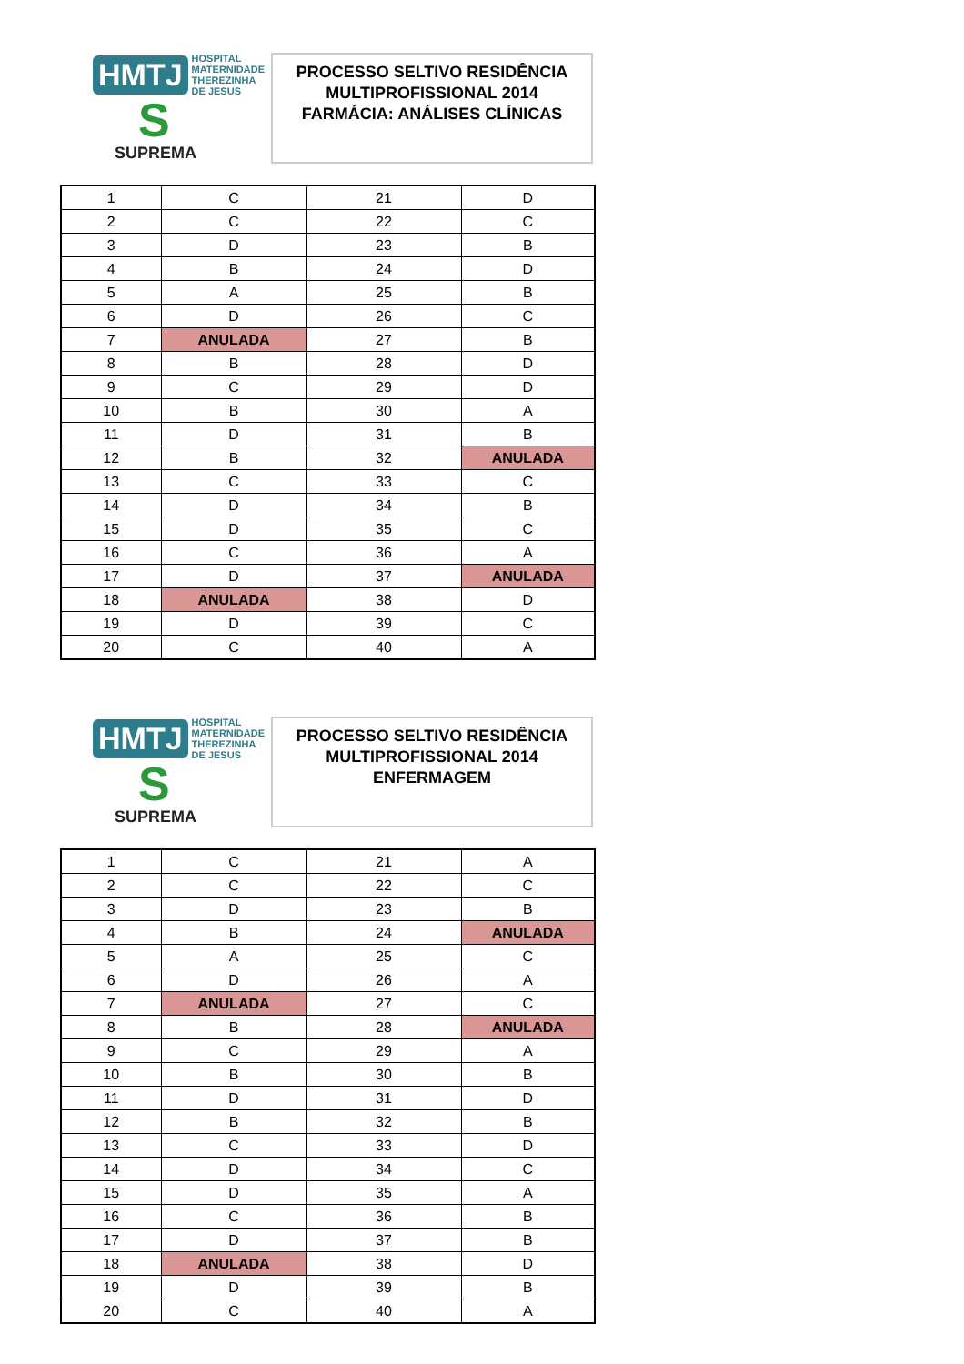HMTJ HOSPITAL
MATERNIDADE
THEREZINHA DE JESUS
S
SUPREMA
PROCESSO SELTIVO RESIDÊNCIA
MULTIPROFISSIONAL 2014
FARMÁCIA: ANÁLISES CLÍNICAS
| 1 | C | 21 | D |
| 2 | C | 22 | C |
| 3 | D | 23 | B |
| 4 | B | 24 | D |
| 5 | A | 25 | B |
| 6 | D | 26 | C |
| 7 | ANULADA | 27 | B |
| 8 | B | 28 | D |
| 9 | C | 29 | D |
| 10 | B | 30 | A |
| 11 | D | 31 | B |
| 12 | B | 32 | ANULADA |
| 13 | C | 33 | C |
| 14 | D | 34 | B |
| 15 | D | 35 | C |
| 16 | C | 36 | A |
| 17 | D | 37 | ANULADA |
| 18 | ANULADA | 38 | D |
| 19 | D | 39 | C |
| 20 | C | 40 | A |
HMTJ HOSPITAL
MATERNIDADE
THEREZINHA DE JESUS
S
SUPREMA
PROCESSO SELTIVO RESIDÊNCIA
MULTIPROFISSIONAL 2014
ENFERMAGEM
| 1 | C | 21 | A |
| 2 | C | 22 | C |
| 3 | D | 23 | B |
| 4 | B | 24 | ANULADA |
| 5 | A | 25 | C |
| 6 | D | 26 | A |
| 7 | ANULADA | 27 | C |
| 8 | B | 28 | ANULADA |
| 9 | C | 29 | A |
| 10 | B | 30 | B |
| 11 | D | 31 | D |
| 12 | B | 32 | B |
| 13 | C | 33 | D |
| 14 | D | 34 | C |
| 15 | D | 35 | A |
| 16 | C | 36 | B |
| 17 | D | 37 | B |
| 18 | ANULADA | 38 | D |
| 19 | D | 39 | B |
| 20 | C | 40 | A |